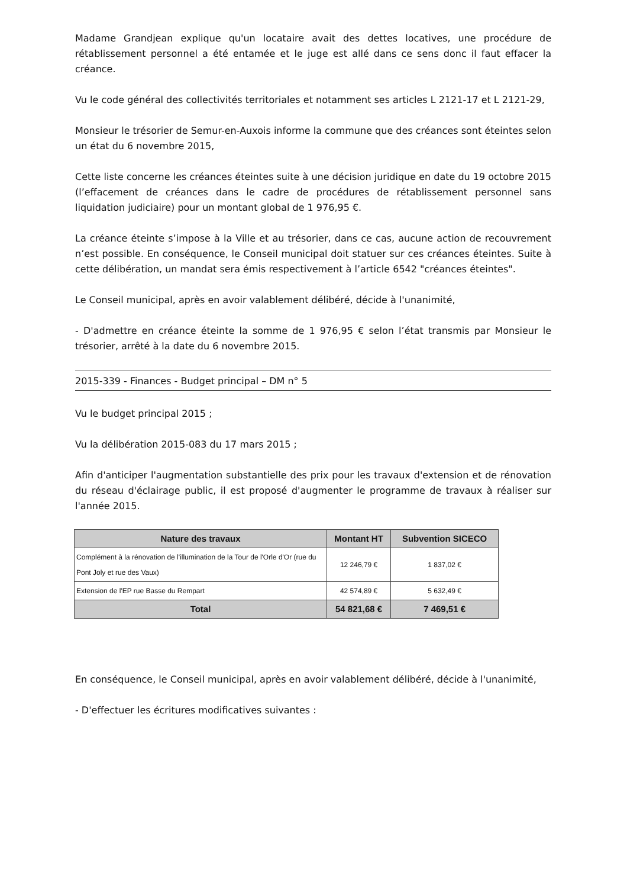Madame Grandjean explique qu'un locataire avait des dettes locatives, une procédure de rétablissement personnel a été entamée et le juge est allé dans ce sens donc il faut effacer la créance.
Vu le code général des collectivités territoriales et notamment ses articles L 2121-17 et L 2121-29,
Monsieur le trésorier de Semur-en-Auxois informe la commune que des créances sont éteintes selon un état du 6 novembre 2015,
Cette liste concerne les créances éteintes suite à une décision juridique en date du 19 octobre 2015 (l’effacement de créances dans le cadre de procédures de rétablissement personnel sans liquidation judiciaire) pour un montant global de 1 976,95 €.
La créance éteinte s’impose à la Ville et au trésorier, dans ce cas, aucune action de recouvrement n’est possible. En conséquence, le Conseil municipal doit statuer sur ces créances éteintes. Suite à cette délibération, un mandat sera émis respectivement à l’article 6542 "créances éteintes".
Le Conseil municipal, après en avoir valablement délibéré, décide à l'unanimité,
- D'admettre en créance éteinte la somme de 1 976,95 € selon l’état transmis par Monsieur le trésorier, arrêté à la date du 6 novembre 2015.
2015-339 - Finances - Budget principal – DM n° 5
Vu le budget principal 2015 ;
Vu la délibération 2015-083 du 17 mars 2015 ;
Afin d'anticiper l'augmentation substantielle des prix pour les travaux d'extension et de rénovation du réseau d'éclairage public, il est proposé d'augmenter le programme de travaux à réaliser sur l'année 2015.
| Nature des travaux | Montant HT | Subvention SICECO |
| --- | --- | --- |
| Complément à la rénovation de l'illumination de la Tour de l'Orle d'Or (rue du Pont Joly et rue des Vaux) | 12 246,79 € | 1 837,02 € |
| Extension de l'EP rue Basse du Rempart | 42 574,89 € | 5 632,49 € |
| Total | 54 821,68 € | 7 469,51 € |
En conséquence, le Conseil municipal, après en avoir valablement délibéré, décide à l'unanimité,
- D'effectuer les écritures modificatives suivantes :